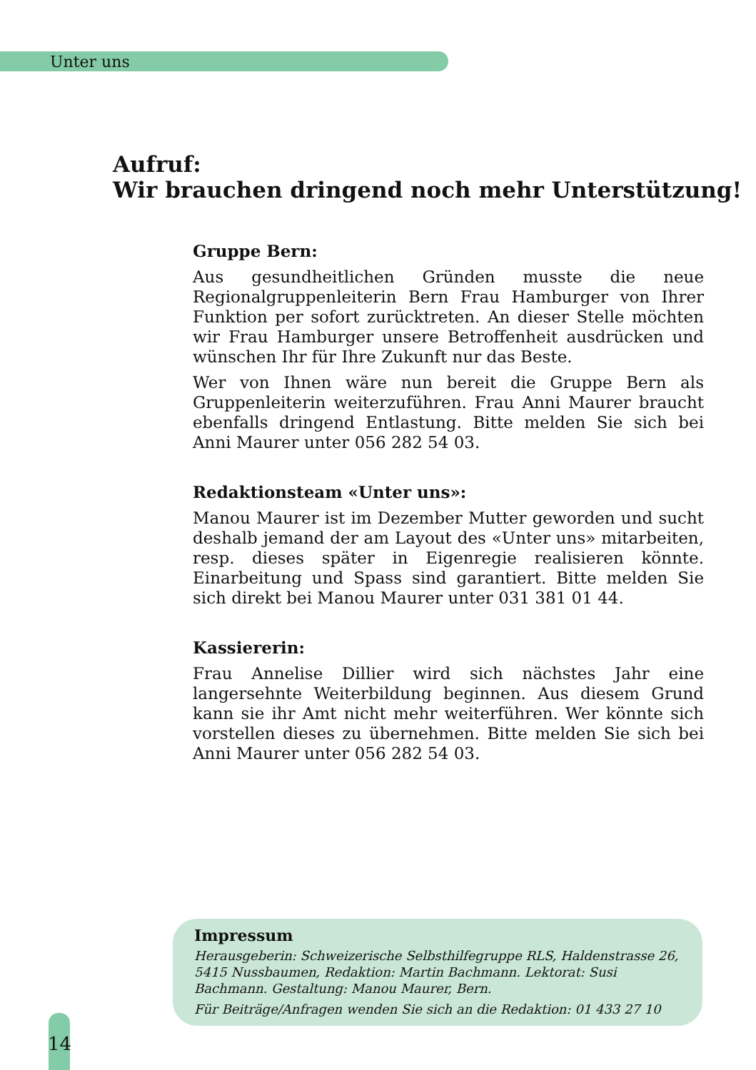Unter uns
Aufruf:
Wir brauchen dringend noch mehr Unterstützung!
Gruppe Bern:
Aus gesundheitlichen Gründen musste die neue Regionalgruppenleiterin Bern Frau Hamburger von Ihrer Funktion per sofort zurücktreten. An dieser Stelle möchten wir Frau Hamburger unsere Betroffenheit ausdrücken und wünschen Ihr für Ihre Zukunft nur das Beste.
Wer von Ihnen wäre nun bereit die Gruppe Bern als Gruppenleiterin weiterzuführen. Frau Anni Maurer braucht ebenfalls dringend Entlastung. Bitte melden Sie sich bei Anni Maurer unter 056 282 54 03.
Redaktionsteam «Unter uns»:
Manou Maurer ist im Dezember Mutter geworden und sucht deshalb jemand der am Layout des «Unter uns» mitarbeiten, resp. dieses später in Eigenregie realisieren könnte. Einarbeitung und Spass sind garantiert. Bitte melden Sie sich direkt bei Manou Maurer unter 031 381 01 44.
Kassiererin:
Frau Annelise Dillier wird sich nächstes Jahr eine langersehnte Weiterbildung beginnen. Aus diesem Grund kann sie ihr Amt nicht mehr weiterführen. Wer könnte sich vorstellen dieses zu übernehmen. Bitte melden Sie sich bei Anni Maurer unter 056 282 54 03.
Impressum
Herausgeberin: Schweizerische Selbsthilfegruppe RLS, Haldenstrasse 26, 5415 Nussbaumen, Redaktion: Martin Bachmann. Lektorat: Susi Bachmann. Gestaltung: Manou Maurer, Bern.
Für Beiträge/Anfragen wenden Sie sich an die Redaktion: 01 433 27 10
14